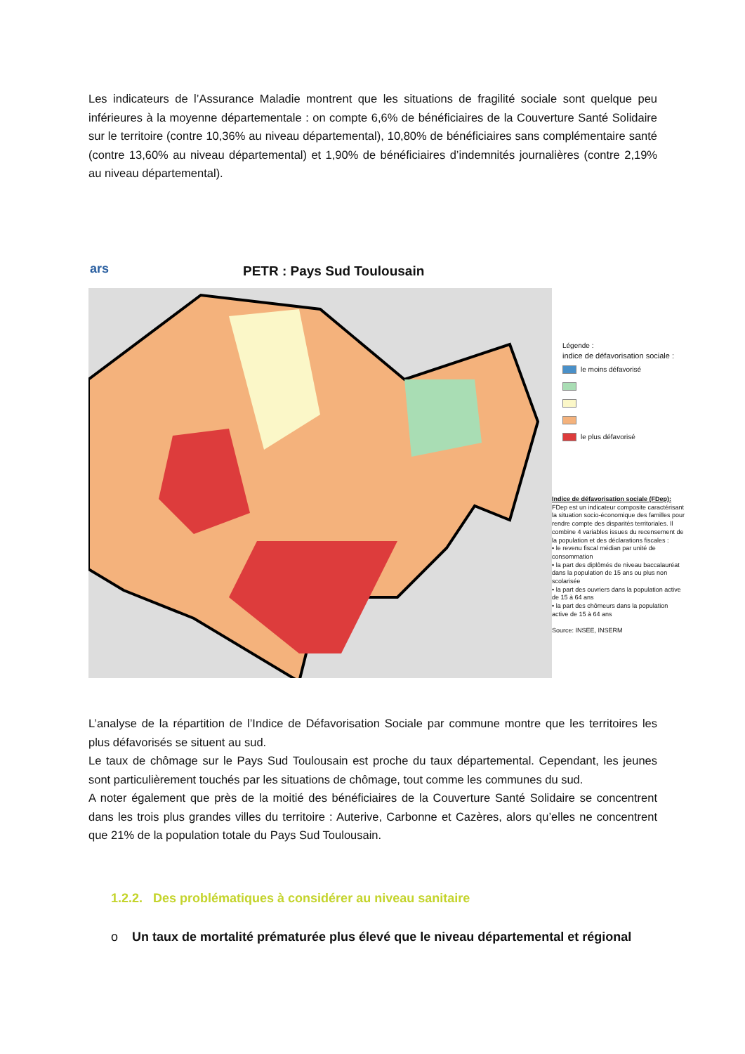Les indicateurs de l’Assurance Maladie montrent que les situations de fragilité sociale sont quelque peu inférieures à la moyenne départementale : on compte 6,6% de bénéficiaires de la Couverture Santé Solidaire sur le territoire (contre 10,36% au niveau départemental), 10,80% de bénéficiaires sans complémentaire santé (contre 13,60% au niveau départemental) et 1,90% de bénéficiaires d’indemnités journalières (contre 2,19% au niveau départemental).
ars PETR : Pays Sud Toulousain
Légende :
indice de défavorisation sociale :
le moins défavorisé
le plus défavorisé
Indice de défavorisation sociale (FDep):
FDep est un indicateur composite caractérisant la situation socio-économique des familles pour rendre compte des disparités territoriales. Il combine 4 variables issues du recensement de la population et des déclarations fiscales :
• le revenu fiscal médian par unité de consommation
• la part des diplômés de niveau baccalauréat dans la population de 15 ans ou plus non scolarisée
• la part des ouvriers dans la population active de 15 à 64 ans
• la part des chômeurs dans la population active de 15 à 64 ans
Source: INSEE, INSERM
L’analyse de la répartition de l’Indice de Défavorisation Sociale par commune montre que les territoires les plus défavorisés se situent au sud.
Le taux de chômage sur le Pays Sud Toulousain est proche du taux départemental. Cependant, les jeunes sont particulièrement touchés par les situations de chômage, tout comme les communes du sud.
A noter également que près de la moitié des bénéficiaires de la Couverture Santé Solidaire se concentrent dans les trois plus grandes villes du territoire : Auterive, Carbonne et Cazères, alors qu’elles ne concentrent que 21% de la population totale du Pays Sud Toulousain.
1.2.2. Des problématiques à considérer au niveau sanitaire
o Un taux de mortalité prématurée plus élevé que le niveau départemental et régional